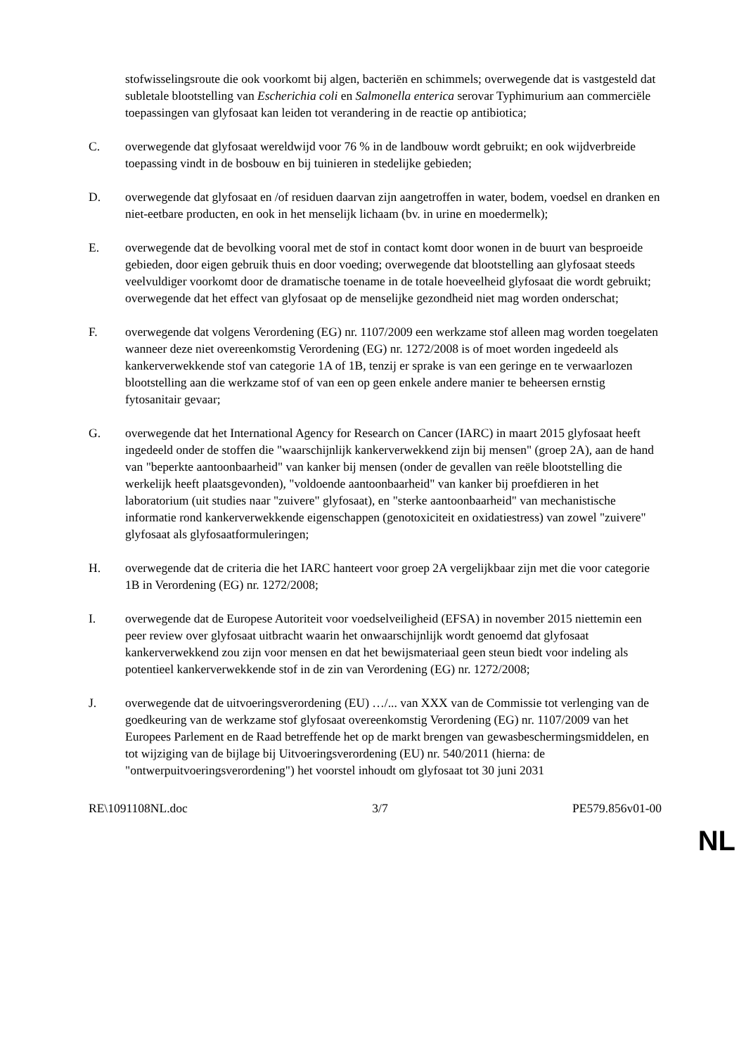stofwisselingsroute die ook voorkomt bij algen, bacteriën en schimmels; overwegende dat is vastgesteld dat subletale blootstelling van Escherichia coli en Salmonella enterica serovar Typhimurium aan commerciële toepassingen van glyfosaat kan leiden tot verandering in de reactie op antibiotica;
C. overwegende dat glyfosaat wereldwijd voor 76 % in de landbouw wordt gebruikt; en ook wijdverbreide toepassing vindt in de bosbouw en bij tuinieren in stedelijke gebieden;
D. overwegende dat glyfosaat en /of residuen daarvan zijn aangetroffen in water, bodem, voedsel en dranken en niet-eetbare producten, en ook in het menselijk lichaam (bv. in urine en moedermelk);
E. overwegende dat de bevolking vooral met de stof in contact komt door wonen in de buurt van besproeide gebieden, door eigen gebruik thuis en door voeding; overwegende dat blootstelling aan glyfosaat steeds veelvuldiger voorkomt door de dramatische toename in de totale hoeveelheid glyfosaat die wordt gebruikt; overwegende dat het effect van glyfosaat op de menselijke gezondheid niet mag worden onderschat;
F. overwegende dat volgens Verordening (EG) nr. 1107/2009 een werkzame stof alleen mag worden toegelaten wanneer deze niet overeenkomstig Verordening (EG) nr. 1272/2008 is of moet worden ingedeeld als kankerverwekkende stof van categorie 1A of 1B, tenzij er sprake is van een geringe en te verwaarlozen blootstelling aan die werkzame stof of van een op geen enkele andere manier te beheersen ernstig fytosanitair gevaar;
G. overwegende dat het International Agency for Research on Cancer (IARC) in maart 2015 glyfosaat heeft ingedeeld onder de stoffen die "waarschijnlijk kankerverwekkend zijn bij mensen" (groep 2A), aan de hand van "beperkte aantoonbaarheid" van kanker bij mensen (onder de gevallen van reële blootstelling die werkelijk heeft plaatsgevonden), "voldoende aantoonbaarheid" van kanker bij proefdieren in het laboratorium (uit studies naar "zuivere" glyfosaat), en "sterke aantoonbaarheid" van mechanistische informatie rond kankerverwekkende eigenschappen (genotoxiciteit en oxidatiestress) van zowel "zuivere" glyfosaat als glyfosaatformuleringen;
H. overwegende dat de criteria die het IARC hanteert voor groep 2A vergelijkbaar zijn met die voor categorie 1B in Verordening (EG) nr. 1272/2008;
I. overwegende dat de Europese Autoriteit voor voedselveiligheid (EFSA) in november 2015 niettemin een peer review over glyfosaat uitbracht waarin het onwaarschijnlijk wordt genoemd dat glyfosaat kankerverwekkend zou zijn voor mensen en dat het bewijsmateriaal geen steun biedt voor indeling als potentieel kankerverwekkende stof in de zin van Verordening (EG) nr. 1272/2008;
J. overwegende dat de uitvoeringsverordening (EU) …/... van XXX van de Commissie tot verlenging van de goedkeuring van de werkzame stof glyfosaat overeenkomstig Verordening (EG) nr. 1107/2009 van het Europees Parlement en de Raad betreffende het op de markt brengen van gewasbeschermingsmiddelen, en tot wijziging van de bijlage bij Uitvoeringsverordening (EU) nr. 540/2011 (hierna: de "ontwerpuitvoeringsverordening") het voorstel inhoudt om glyfosaat tot 30 juni 2031
RE\1091108NL.doc 3/7 PE579.856v01-00
NL